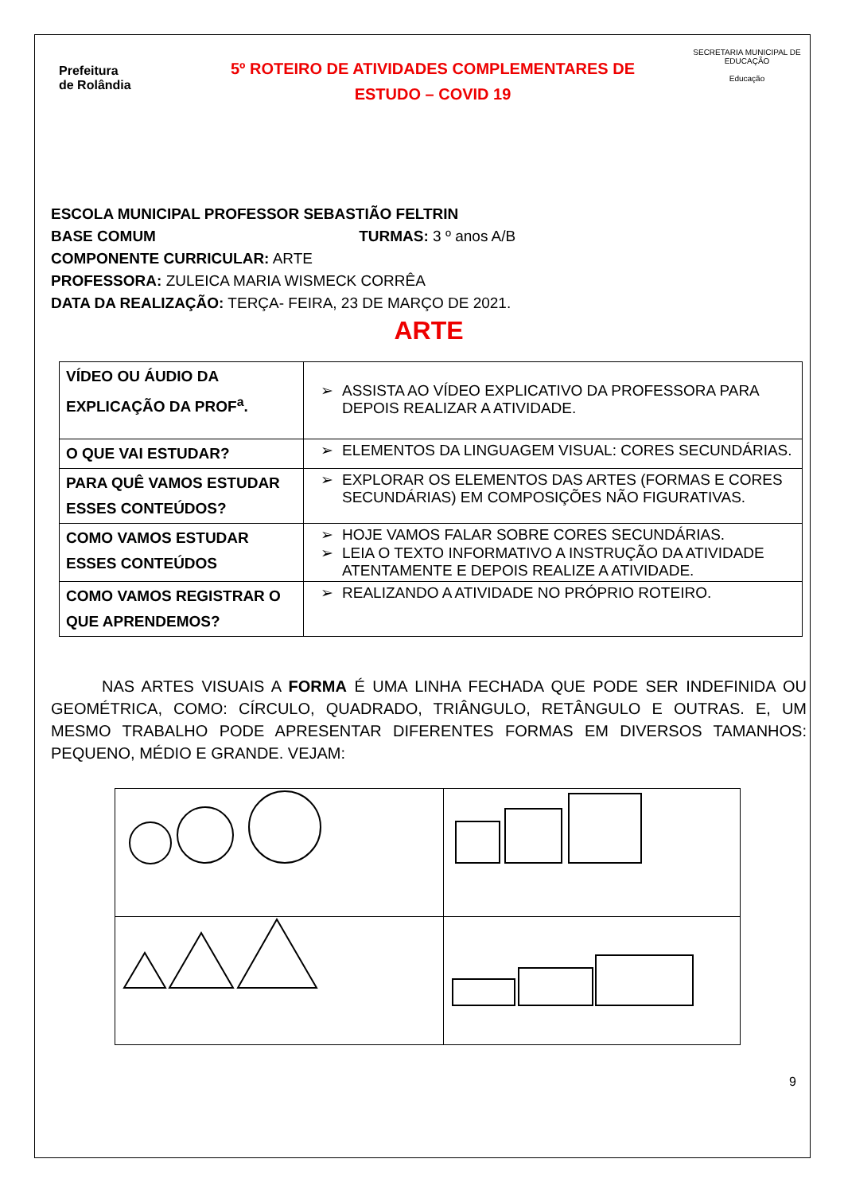Prefeitura
de Rolândia
5º ROTEIRO DE ATIVIDADES COMPLEMENTARES DE
ESTUDO – COVID 19
SECRETARIA MUNICIPAL DE EDUCAÇÃO
Educação
ESCOLA MUNICIPAL PROFESSOR SEBASTIÃO FELTRIN
BASE COMUM TURMAS: 3 º anos A/B
COMPONENTE CURRICULAR: ARTE
PROFESSORA: ZULEICA MARIA WISMECK CORRÊA
DATA DA REALIZAÇÃO: TERÇA- FEIRA, 23 DE MARÇO DE 2021.
ARTE
| VÍDEO OU ÁUDIO DA EXPLICAÇÃO DA PROF<sup>a</sup>. | ASSISTA AO VÍDEO EXPLICATIVO DA PROFESSORA PARA DEPOIS REALIZAR A ATIVIDADE. |
| O QUE VAI ESTUDAR? | ELEMENTOS DA LINGUAGEM VISUAL: CORES SECUNDÁRIAS. |
| PARA QUÊ VAMOS ESTUDAR ESSES CONTEÚDOS? | EXPLORAR OS ELEMENTOS DAS ARTES (FORMAS E CORES SECUNDÁRIAS) EM COMPOSIÇÕES NÃO FIGURATIVAS. |
| COMO VAMOS ESTUDAR ESSES CONTEÚDOS | HOJE VAMOS FALAR SOBRE CORES SECUNDÁRIAS. LEIA O TEXTO INFORMATIVO A INSTRUÇÃO DA ATIVIDADE ATENTAMENTE E DEPOIS REALIZE A ATIVIDADE. |
| COMO VAMOS REGISTRAR O QUE APRENDEMOS? | REALIZANDO A ATIVIDADE NO PRÓPRIO ROTEIRO. |
NAS ARTES VISUAIS A FORMA É UMA LINHA FECHADA QUE PODE SER INDEFINIDA OU GEOMÉTRICA, COMO: CÍRCULO, QUADRADO, TRIÂNGULO, RETÂNGULO E OUTRAS. E, UM MESMO TRABALHO PODE APRESENTAR DIFERENTES FORMAS EM DIVERSOS TAMANHOS: PEQUENO, MÉDIO E GRANDE. VEJAM:
9